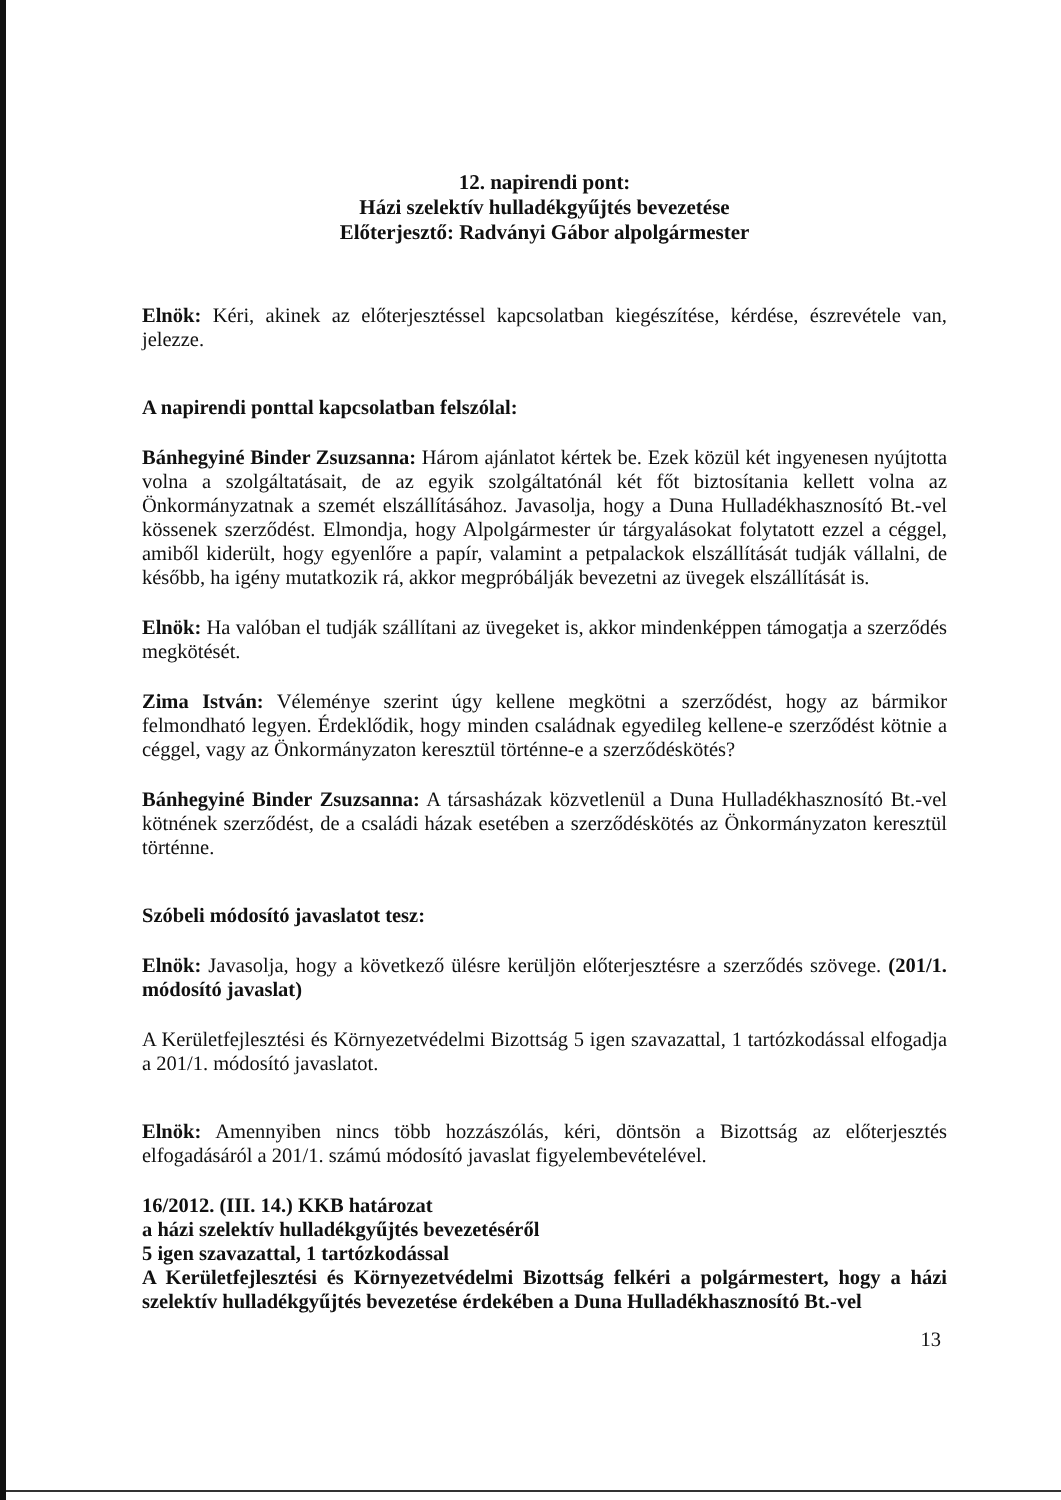12. napirendi pont:
Házi szelektív hulladékgyűjtés bevezetése
Előterjesztő: Radványi Gábor alpolgármester
Elnök: Kéri, akinek az előterjesztéssel kapcsolatban kiegészítése, kérdése, észrevétele van, jelezze.
A napirendi ponttal kapcsolatban felszólal:
Bánhegyiné Binder Zsuzsanna: Három ajánlatot kértek be. Ezek közül két ingyenesen nyújtotta volna a szolgáltatásait, de az egyik szolgáltatónál két főt biztosítania kellett volna az Önkormányzatnak a szemét elszállításához. Javasolja, hogy a Duna Hulladékhasznosító Bt.-vel kössenek szerződést. Elmondja, hogy Alpolgármester úr tárgyalásokat folytatott ezzel a céggel, amiből kiderült, hogy egyenlőre a papír, valamint a petpalackok elszállítását tudják vállalni, de később, ha igény mutatkozik rá, akkor megpróbálják bevezetni az üvegek elszállítását is.
Elnök: Ha valóban el tudják szállítani az üvegeket is, akkor mindenképpen támogatja a szerződés megkötését.
Zima István: Véleménye szerint úgy kellene megkötni a szerződést, hogy az bármikor felmondható legyen. Érdeklődik, hogy minden családnak egyedileg kellene-e szerződést kötnie a céggel, vagy az Önkormányzaton keresztül történne-e a szerződéskötés?
Bánhegyiné Binder Zsuzsanna: A társasházak közvetlenül a Duna Hulladékhasznosító Bt.-vel kötnének szerződést, de a családi házak esetében a szerződéskötés az Önkormányzaton keresztül történne.
Szóbeli módosító javaslatot tesz:
Elnök: Javasolja, hogy a következő ülésre kerüljön előterjesztésre a szerződés szövege. (201/1. módosító javaslat)
A Kerületfejlesztési és Környezetvédelmi Bizottság 5 igen szavazattal, 1 tartózkodással elfogadja a 201/1. módosító javaslatot.
Elnök: Amennyiben nincs több hozzászólás, kéri, döntsön a Bizottság az előterjesztés elfogadásáról a 201/1. számú módosító javaslat figyelembevételével.
16/2012. (III. 14.) KKB határozat
a házi szelektív hulladékgyűjtés bevezetéséről
5 igen szavazattal, 1 tartózkodással
A Kerületfejlesztési és Környezetvédelmi Bizottság felkéri a polgármestert, hogy a házi szelektív hulladékgyűjtés bevezetése érdekében a Duna Hulladékhasznosító Bt.-vel
13